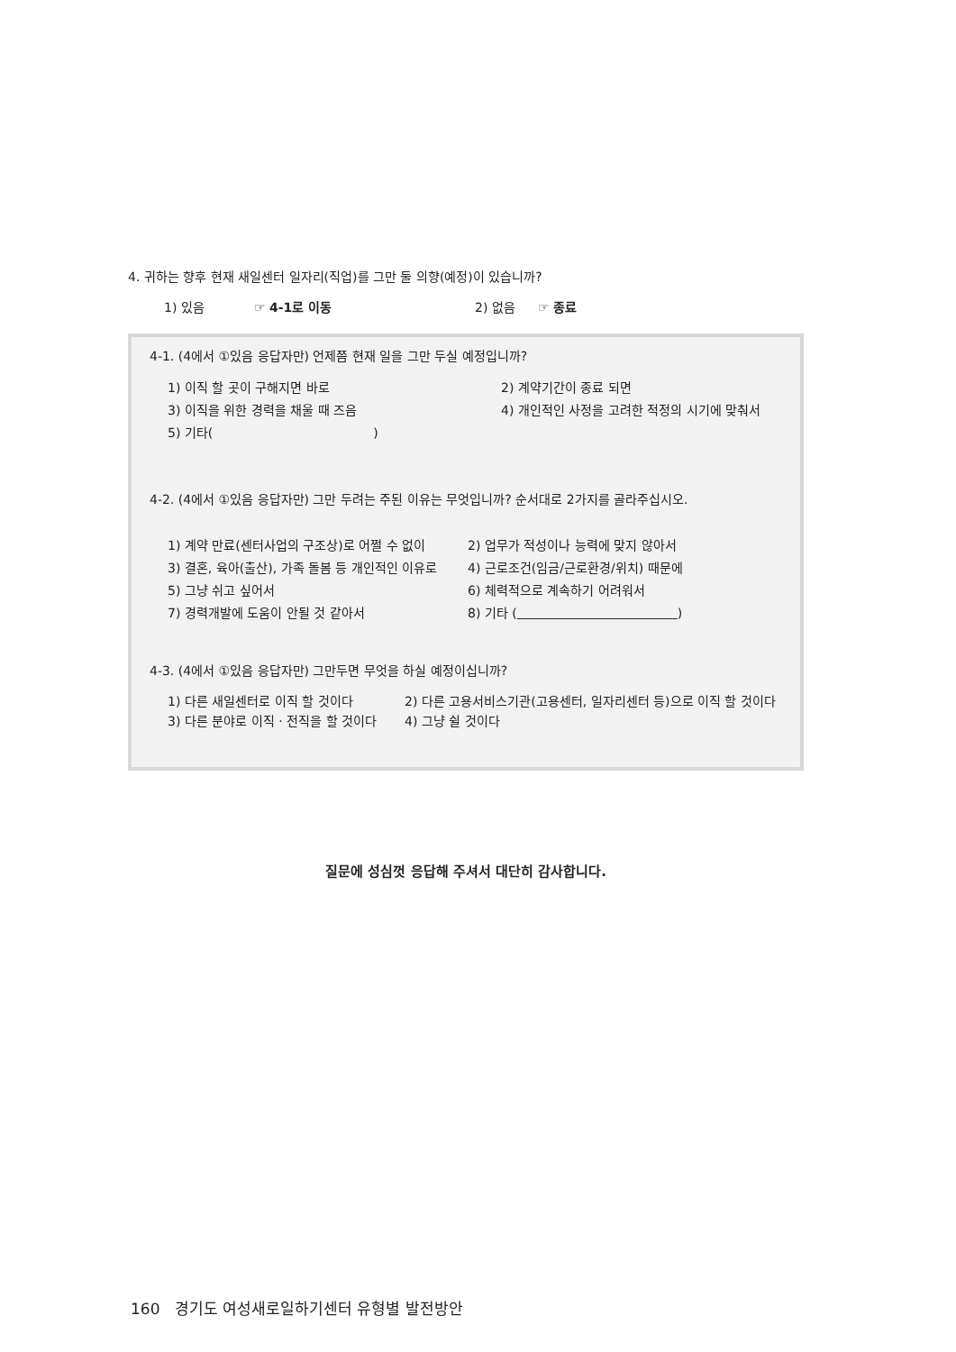4. 귀하는 향후 현재 새일센터 일자리(직업)를 그만 둘 의향(예정)이 있습니까?
1) 있음 ☞ 4-1로 이동 2) 없음 ☞ 종료
4-1. (4에서 ①있음 응답자만) 언제쯤 현재 일을 그만 두실 예정입니까?
1) 이직 할 곳이 구해지면 바로 2) 계약기간이 종료 되면
3) 이직을 위한 경력을 채울 때 즈음 4) 개인적인 사정을 고려한 적정의 시기에 맞춰서
5) 기타( )
4-2. (4에서 ①있음 응답자만) 그만 두려는 주된 이유는 무엇입니까? 순서대로 2가지를 골라주십시오.
1) 계약 만료(센터사업의 구조상)로 어쩔 수 없이 2) 업무가 적성이나 능력에 맞지 않아서
3) 결혼, 육아(출산), 가족 돌봄 등 개인적인 이유로 4) 근로조건(임금/근로환경/위치) 때문에
5) 그냥 쉬고 싶어서 6) 체력적으로 계속하기 어려워서
7) 경력개발에 도움이 안될 것 같아서 8) 기타 ( )
4-3. (4에서 ①있음 응답자만) 그만두면 무엇을 하실 예정이십니까?
1) 다른 새일센터로 이직 할 것이다 2) 다른 고용서비스기관(고용센터, 일자리센터 등)으로 이직 할 것이다
3) 다른 분야로 이직 · 전직을 할 것이다 4) 그냥 쉴 것이다
질문에 성심껏 응답해 주셔서 대단히 감사합니다.
160 경기도 여성새로일하기센터 유형별 발전방안